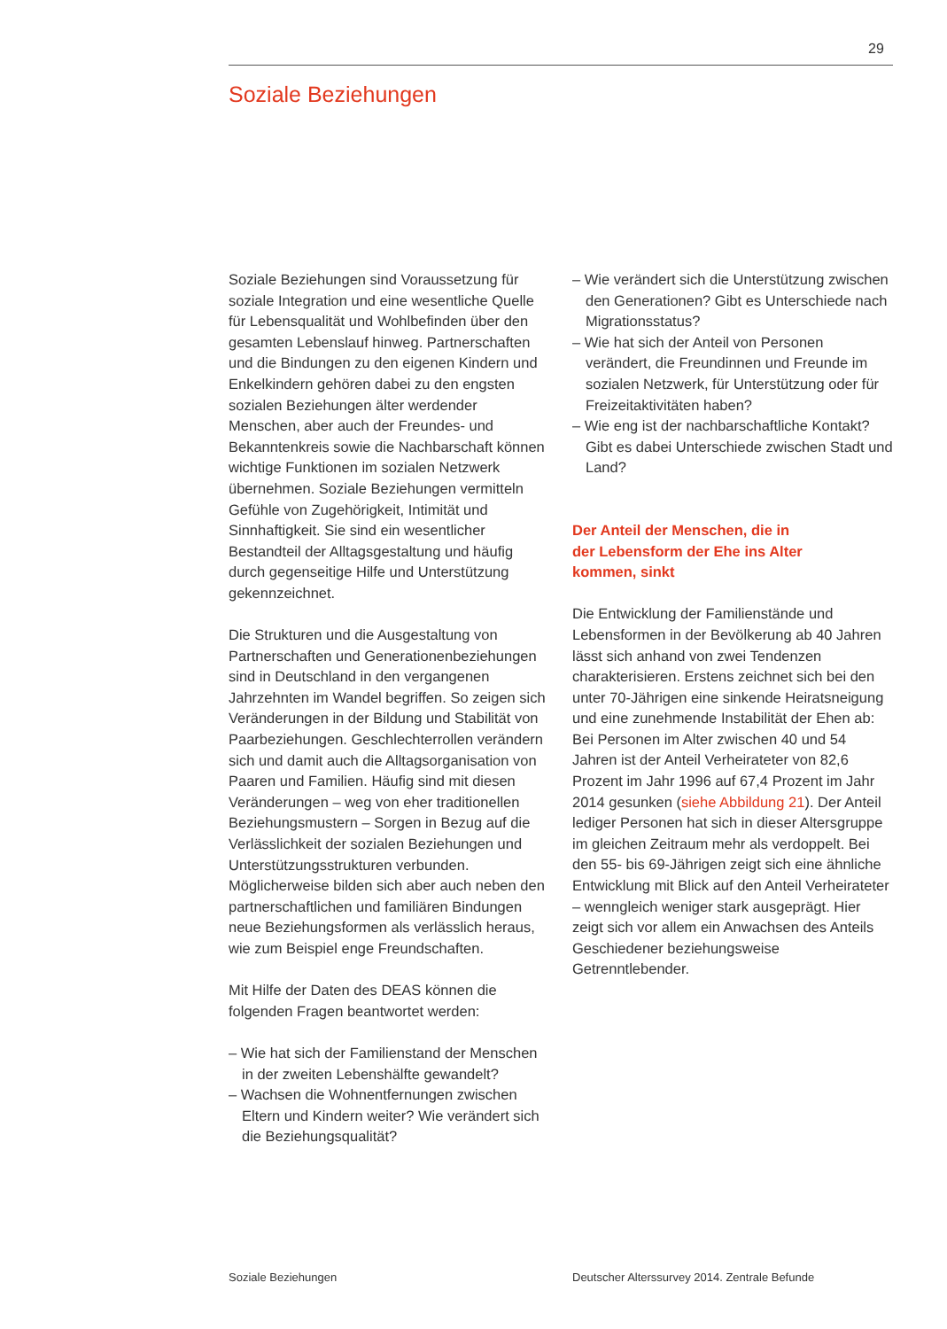29
Soziale Beziehungen
Soziale Beziehungen sind Voraussetzung für soziale Integration und eine wesentliche Quelle für Lebensqualität und Wohlbefinden über den gesamten Lebenslauf hinweg. Partnerschaften und die Bindungen zu den eigenen Kindern und Enkelkindern gehören dabei zu den engsten sozialen Beziehungen älter werdender Menschen, aber auch der Freundes- und Bekanntenkreis sowie die Nachbarschaft können wichtige Funktionen im sozialen Netzwerk übernehmen. Soziale Beziehungen vermitteln Gefühle von Zugehörigkeit, Intimität und Sinnhaftigkeit. Sie sind ein wesentlicher Bestandteil der Alltagsgestaltung und häufig durch gegenseitige Hilfe und Unterstützung gekennzeichnet.
Die Strukturen und die Ausgestaltung von Partnerschaften und Generationenbeziehungen sind in Deutschland in den vergangenen Jahrzehnten im Wandel begriffen. So zeigen sich Veränderungen in der Bildung und Stabilität von Paarbeziehungen. Geschlechterrollen verändern sich und damit auch die Alltagsorganisation von Paaren und Familien. Häufig sind mit diesen Veränderungen – weg von eher traditionellen Beziehungsmustern – Sorgen in Bezug auf die Verlässlichkeit der sozialen Beziehungen und Unterstützungsstrukturen verbunden. Möglicherweise bilden sich aber auch neben den partnerschaftlichen und familiären Bindungen neue Beziehungsformen als verlässlich heraus, wie zum Beispiel enge Freundschaften.
Mit Hilfe der Daten des DEAS können die folgenden Fragen beantwortet werden:
– Wie hat sich der Familienstand der Menschen in der zweiten Lebenshälfte gewandelt?
– Wachsen die Wohnentfernungen zwischen Eltern und Kindern weiter? Wie verändert sich die Beziehungsqualität?
– Wie verändert sich die Unterstützung zwischen den Generationen? Gibt es Unterschiede nach Migrationsstatus?
– Wie hat sich der Anteil von Personen verändert, die Freundinnen und Freunde im sozialen Netzwerk, für Unterstützung oder für Freizeitaktivitäten haben?
– Wie eng ist der nachbarschaftliche Kontakt? Gibt es dabei Unterschiede zwischen Stadt und Land?
Der Anteil der Menschen, die in
der Lebensform der Ehe ins Alter
kommen, sinkt
Die Entwicklung der Familienstände und Lebensformen in der Bevölkerung ab 40 Jahren lässt sich anhand von zwei Tendenzen charakterisieren. Erstens zeichnet sich bei den unter 70-Jährigen eine sinkende Heiratsneigung und eine zunehmende Instabilität der Ehen ab: Bei Personen im Alter zwischen 40 und 54 Jahren ist der Anteil Verheirateter von 82,6 Prozent im Jahr 1996 auf 67,4 Prozent im Jahr 2014 gesunken (siehe Abbildung 21). Der Anteil lediger Personen hat sich in dieser Altersgruppe im gleichen Zeitraum mehr als verdoppelt. Bei den 55- bis 69-Jährigen zeigt sich eine ähnliche Entwicklung mit Blick auf den Anteil Verheirateter – wenngleich weniger stark ausgeprägt. Hier zeigt sich vor allem ein Anwachsen des Anteils Geschiedener beziehungsweise Getrenntlebender.
Soziale Beziehungen
Deutscher Alterssurvey 2014. Zentrale Befunde